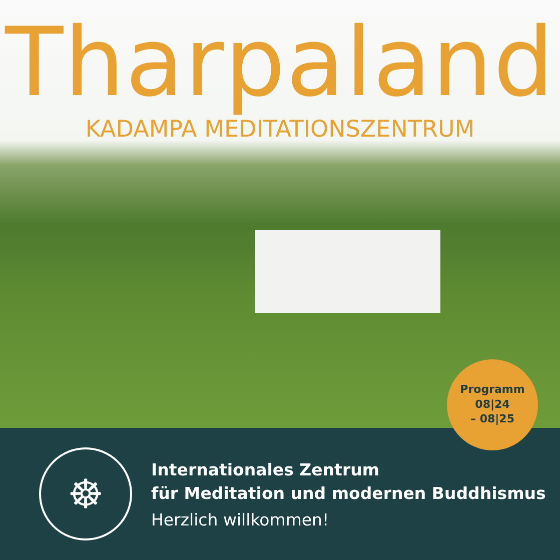Tharpaland
KADAMPA MEDITATIONSZENTRUM
Programm
08|24
– 08|25
☸
Internationales Zentrum
für Meditation und modernen Buddhismus
Herzlich willkommen!